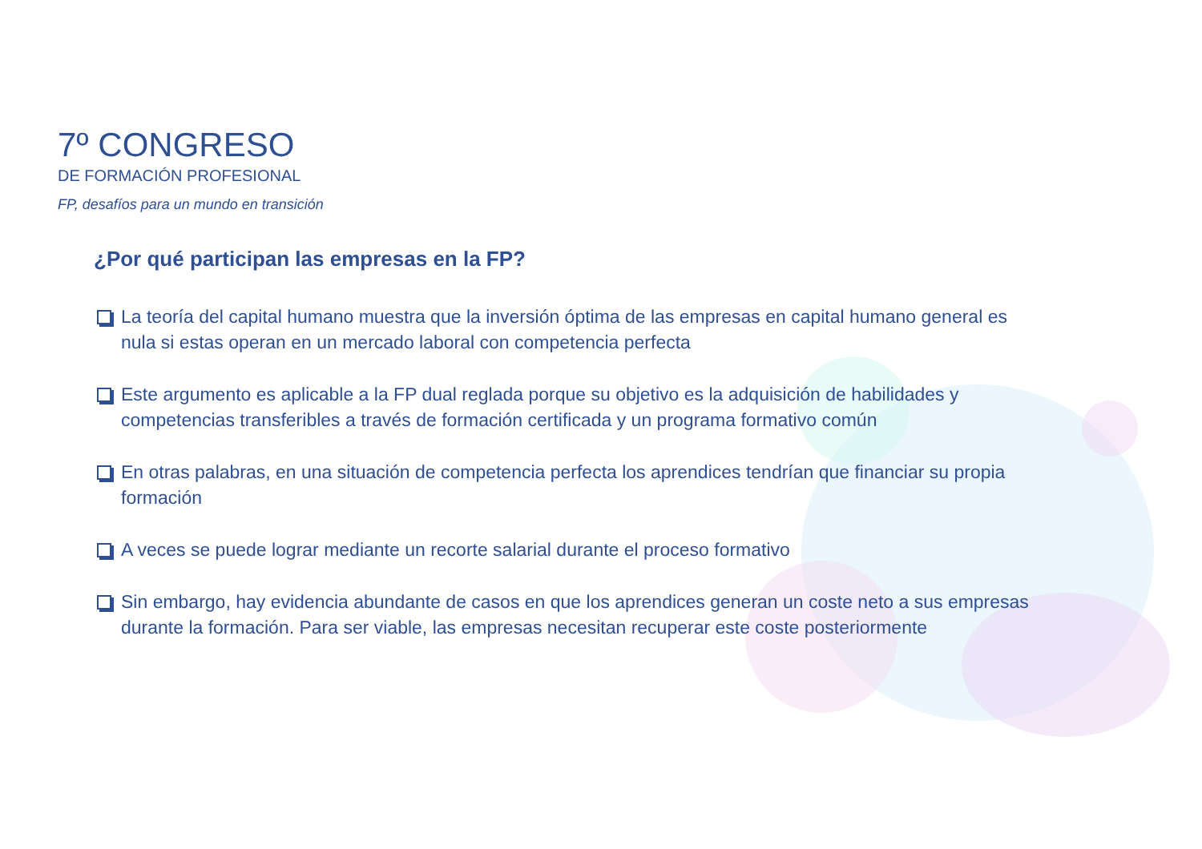7º CONGRESO
DE FORMACIÓN PROFESIONAL
FP, desafíos para un mundo en transición
¿Por qué participan las empresas en la FP?
La teoría del capital humano muestra que la inversión óptima de las empresas en capital humano general es nula si estas operan en un mercado laboral con competencia perfecta
Este argumento es aplicable a la FP dual reglada porque su objetivo es la adquisición de habilidades y competencias transferibles a través de formación certificada y un programa formativo común
En otras palabras, en una situación de competencia perfecta los aprendices tendrían que financiar su propia formación
A veces se puede lograr mediante un recorte salarial durante el proceso formativo
Sin embargo, hay evidencia abundante de casos en que los aprendices generan un coste neto a sus empresas durante la formación. Para ser viable, las empresas necesitan recuperar este coste posteriormente